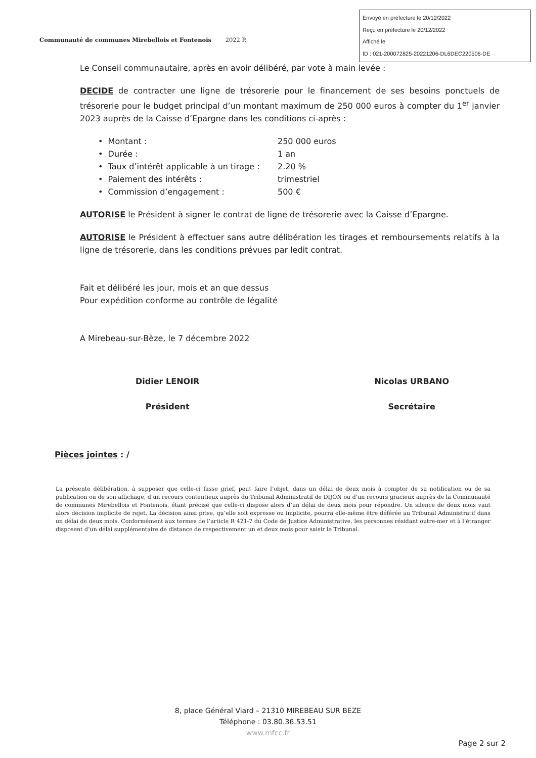Envoyé en préfecture le 20/12/2022
Reçu en préfecture le 20/12/2022
Affiché le
ID : 021-200072825-20221206-DL6DEC220506-DE
Communauté de communes Mirebellois et Fontenois 2022 P.
Le Conseil communautaire, après en avoir délibéré, par vote à main levée :
DECIDE de contracter une ligne de trésorerie pour le financement de ses besoins ponctuels de trésorerie pour le budget principal d’un montant maximum de 250 000 euros à compter du 1<sup>er</sup> janvier 2023 auprès de la Caisse d’Epargne dans les conditions ci-après :
• Montant : 250 000 euros
• Durée : 1 an
• Taux d’intérêt applicable à un tirage : 2.20 %
• Paiement des intérêts : trimestriel
• Commission d’engagement : 500 €
AUTORISE le Président à signer le contrat de ligne de trésorerie avec la Caisse d’Epargne.
AUTORISE le Président à effectuer sans autre délibération les tirages et remboursements relatifs à la ligne de trésorerie, dans les conditions prévues par ledit contrat.
Fait et délibéré les jour, mois et an que dessus
Pour expédition conforme au contrôle de légalité
A Mirebeau-sur-Bèze, le 7 décembre 2022
Didier LENOIR
Président
Nicolas URBANO
Secrétaire
Pièces jointes : /
La présente délibération, à supposer que celle-ci fasse grief, peut faire l’objet, dans un délai de deux mois à compter de sa notification ou de sa publication ou de son affichage, d’un recours contentieux auprès du Tribunal Administratif de DIJON ou d’un recours gracieux auprès de la Communauté de communes Mirebellois et Fontenois, étant précisé que celle-ci dispose alors d’un délai de deux mois pour répondre. Un silence de deux mois vaut alors décision implicite de rejet. La décision ainsi prise, qu’elle soit expresse ou implicite, pourra elle-même être déférée au Tribunal Administratif dans un délai de deux mois. Conformément aux termes de l’article R 421-7 du Code de Justice Administrative, les personnes résidant outre-mer et à l’étranger disposent d’un délai supplémentaire de distance de respectivement un et deux mois pour saisir le Tribunal.
8, place Général Viard – 21310 MIREBEAU SUR BEZE
Téléphone : 03.80.36.53.51
www.mfcc.fr
Page 2 sur 2